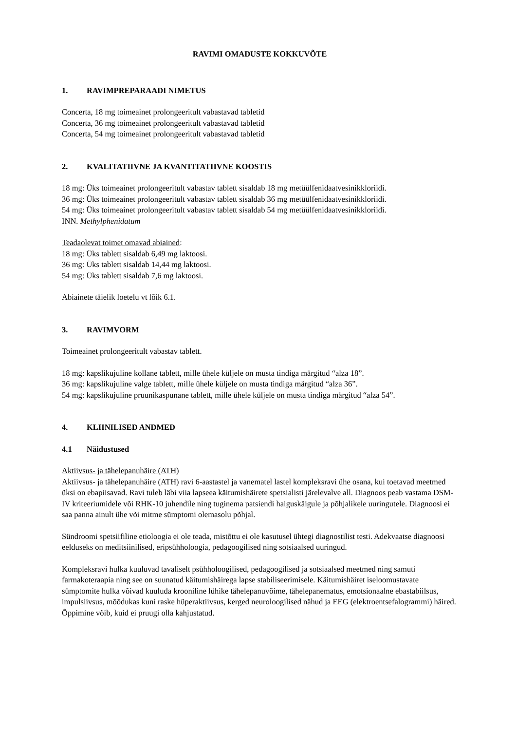RAVIMI OMADUSTE KOKKUVÕTE
1. RAVIMPREPARAADI NIMETUS
Concerta, 18 mg toimeainet prolongeeritult vabastavad tabletid
Concerta, 36 mg toimeainet prolongeeritult vabastavad tabletid
Concerta, 54 mg toimeainet prolongeeritult vabastavad tabletid
2. KVALITATIIVNE JA KVANTITATIIVNE KOOSTIS
18 mg: Üks toimeainet prolongeeritult vabastav tablett sisaldab 18 mg metüülfenidaatvesinikkloriidi.
36 mg: Üks toimeainet prolongeeritult vabastav tablett sisaldab 36 mg metüülfenidaatvesinikkloriidi.
54 mg: Üks toimeainet prolongeeritult vabastav tablett sisaldab 54 mg metüülfenidaatvesinikkloriidi.
INN. Methylphenidatum
Teadaolevat toimet omavad abiained:
18 mg: Üks tablett sisaldab 6,49 mg laktoosi.
36 mg: Üks tablett sisaldab 14,44 mg laktoosi.
54 mg: Üks tablett sisaldab 7,6 mg laktoosi.
Abiainete täielik loetelu vt lõik 6.1.
3. RAVIMVORM
Toimeainet prolongeeritult vabastav tablett.
18 mg: kapslikujuline kollane tablett, mille ühele küljele on musta tindiga märgitud “alza 18”.
36 mg: kapslikujuline valge tablett, mille ühele küljele on musta tindiga märgitud “alza 36”.
54 mg: kapslikujuline pruunikaspunane tablett, mille ühele küljele on musta tindiga märgitud “alza 54”.
4. KLIINILISED ANDMED
4.1 Näidustused
Aktiivsus- ja tähelepanuhäire (ATH)
Aktiivsus- ja tähelepanuhäire (ATH) ravi 6-aastastel ja vanematel lastel kompleksravi ühe osana, kui toetavad meetmed üksi on ebapiisavad. Ravi tuleb läbi viia lapseea käitumishäirete spetsialisti järelevalve all. Diagnoos peab vastama DSM-IV kriteeriumidele või RHK-10 juhendile ning tuginema patsiendi haiguskäigule ja põhjalikele uuringutele. Diagnoosi ei saa panna ainult ühe või mitme sümptomi olemasolu põhjal.
Sündroomi spetsiifiline etioloogia ei ole teada, mistõttu ei ole kasutusel ühtegi diagnostilist testi. Adekvaatse diagnoosi eelduseks on meditsiinilised, eripsühholoogia, pedagoogilised ning sotsiaalsed uuringud.
Kompleksravi hulka kuuluvad tavaliselt psühholoogilised, pedagoogilised ja sotsiaalsed meetmed ning samuti farmakoteraapia ning see on suunatud käitumishäirega lapse stabiliseerimisele. Käitumishäiret iseloomustavate sümptomite hulka võivad kuuluda krooniline lühike tähelepanuvõime, tähelepanematus, emotsionaalne ebastabiilsus, impulsiivsus, mõõdukas kuni raske hüperaktiivsus, kerged neuroloogilised nähud ja EEG (elektroentsefalogrammi) häired. Õppimine võib, kuid ei pruugi olla kahjustatud.